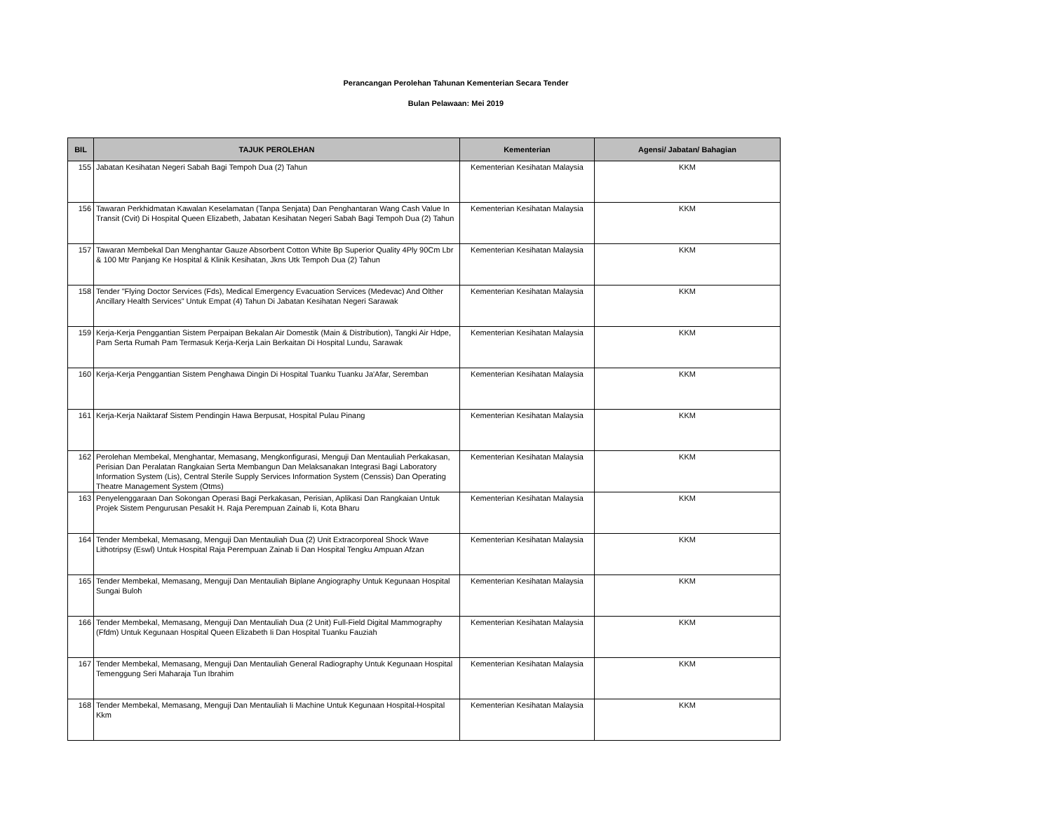Perancangan Perolehan Tahunan Kementerian Secara Tender
Bulan Pelawaan: Mei 2019
| BIL | TAJUK PEROLEHAN | Kementerian | Agensi/ Jabatan/ Bahagian |
| --- | --- | --- | --- |
| 155 | Jabatan Kesihatan Negeri Sabah Bagi Tempoh Dua (2) Tahun | Kementerian Kesihatan Malaysia | KKM |
| 156 | Tawaran Perkhidmatan Kawalan Keselamatan (Tanpa Senjata) Dan Penghantaran Wang Cash Value In Transit (Cvit) Di Hospital Queen Elizabeth, Jabatan Kesihatan Negeri Sabah Bagi Tempoh Dua (2) Tahun | Kementerian Kesihatan Malaysia | KKM |
| 157 | Tawaran Membekal Dan Menghantar Gauze Absorbent Cotton White Bp Superior Quality 4Ply 90Cm Lbr & 100 Mtr Panjang Ke Hospital & Klinik Kesihatan, Jkns Utk Tempoh Dua (2) Tahun | Kementerian Kesihatan Malaysia | KKM |
| 158 | Tender "Flying Doctor Services (Fds), Medical Emergency Evacuation Services (Medevac) And Olther Ancillary Health Services" Untuk Empat (4) Tahun Di Jabatan Kesihatan Negeri Sarawak | Kementerian Kesihatan Malaysia | KKM |
| 159 | Kerja-Kerja Penggantian Sistem Perpaipan Bekalan Air Domestik (Main & Distribution), Tangki Air Hdpe, Pam Serta Rumah Pam Termasuk Kerja-Kerja Lain Berkaitan Di Hospital Lundu, Sarawak | Kementerian Kesihatan Malaysia | KKM |
| 160 | Kerja-Kerja Penggantian Sistem Penghawa Dingin Di Hospital Tuanku Tuanku Ja'Afar, Seremban | Kementerian Kesihatan Malaysia | KKM |
| 161 | Kerja-Kerja Naiktaraf Sistem Pendingin Hawa Berpusat, Hospital Pulau Pinang | Kementerian Kesihatan Malaysia | KKM |
| 162 | Perolehan Membekal, Menghantar, Memasang, Mengkonfigurasi, Menguji Dan Mentauliah Perkakasan, Perisian Dan Peralatan Rangkaian Serta Membangun Dan Melaksanakan Integrasi Bagi Laboratory Information System (Lis), Central Sterile Supply Services Information System (Censsis) Dan Operating Theatre Management System (Otms) | Kementerian Kesihatan Malaysia | KKM |
| 163 | Penyelenggaraan Dan Sokongan Operasi Bagi Perkakasan, Perisian, Aplikasi Dan Rangkaian Untuk Projek Sistem Pengurusan Pesakit H. Raja Perempuan Zainab Ii, Kota Bharu | Kementerian Kesihatan Malaysia | KKM |
| 164 | Tender Membekal, Memasang, Menguji Dan Mentauliah Dua (2) Unit Extracorporeal Shock Wave Lithotripsy (Eswl) Untuk Hospital Raja Perempuan Zainab Ii Dan Hospital Tengku Ampuan Afzan | Kementerian Kesihatan Malaysia | KKM |
| 165 | Tender Membekal, Memasang, Menguji Dan Mentauliah Biplane Angiography Untuk Kegunaan Hospital Sungai Buloh | Kementerian Kesihatan Malaysia | KKM |
| 166 | Tender Membekal, Memasang, Menguji Dan Mentauliah Dua (2 Unit) Full-Field Digital Mammography (Ffdm) Untuk Kegunaan Hospital Queen Elizabeth Ii Dan Hospital Tuanku Fauziah | Kementerian Kesihatan Malaysia | KKM |
| 167 | Tender Membekal, Memasang, Menguji Dan Mentauliah General Radiography Untuk Kegunaan Hospital Temenggung Seri Maharaja Tun Ibrahim | Kementerian Kesihatan Malaysia | KKM |
| 168 | Tender Membekal, Memasang, Menguji Dan Mentauliah Ii Machine Untuk Kegunaan Hospital-Hospital Kkm | Kementerian Kesihatan Malaysia | KKM |